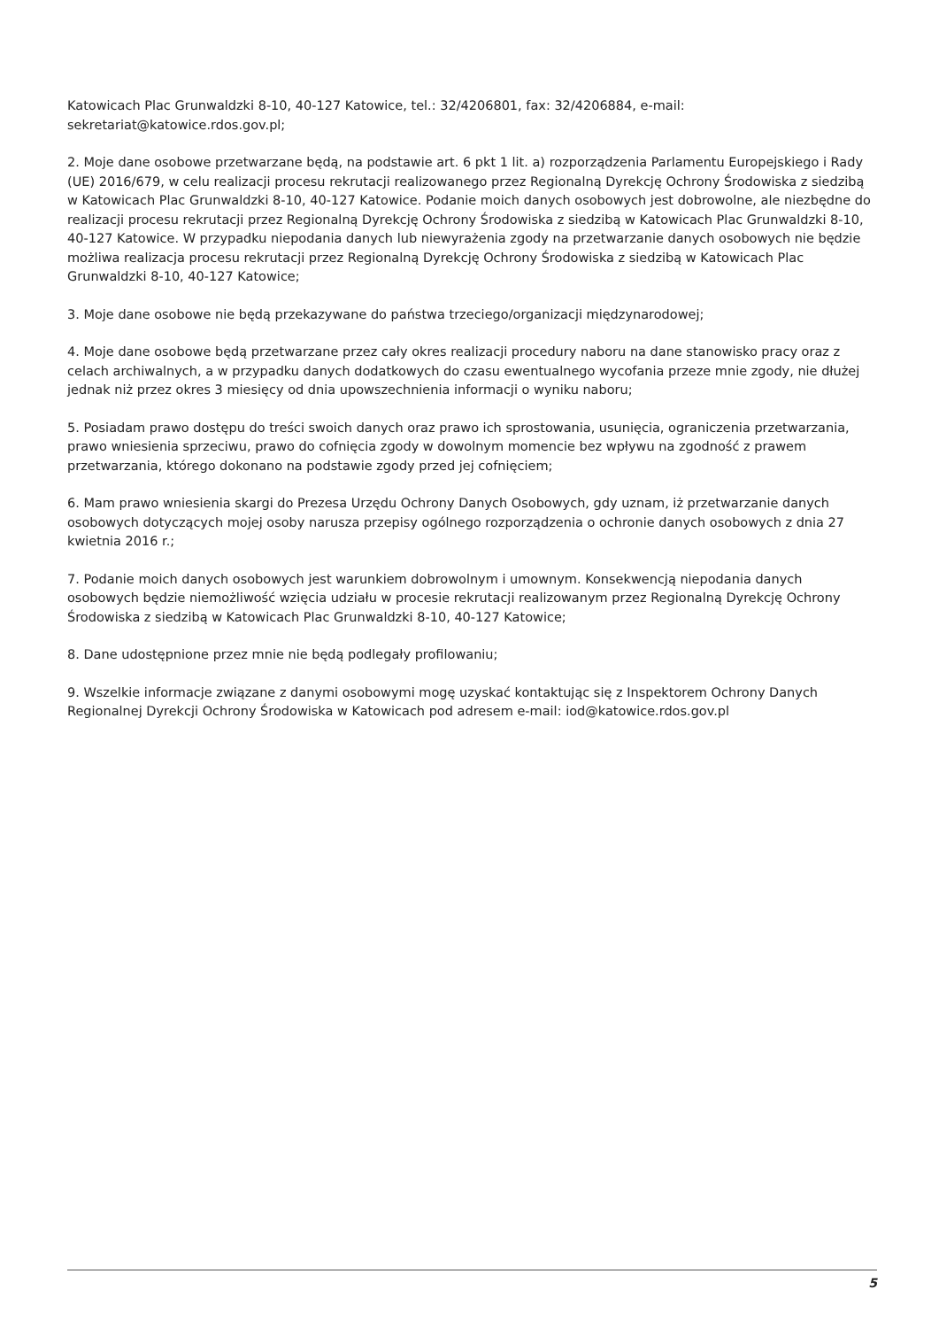Katowicach Plac Grunwaldzki 8-10, 40-127 Katowice, tel.: 32/4206801, fax: 32/4206884, e-mail: sekretariat@katowice.rdos.gov.pl;
2. Moje dane osobowe przetwarzane będą, na podstawie art. 6 pkt 1 lit. a) rozporządzenia Parlamentu Europejskiego i Rady (UE) 2016/679, w celu realizacji procesu rekrutacji realizowanego przez Regionalną Dyrekcję Ochrony Środowiska z siedzibą w Katowicach Plac Grunwaldzki 8-10, 40-127 Katowice. Podanie moich danych osobowych jest dobrowolne, ale niezbędne do realizacji procesu rekrutacji przez Regionalną Dyrekcję Ochrony Środowiska z siedzibą w Katowicach Plac Grunwaldzki 8-10, 40-127 Katowice. W przypadku niepodania danych lub niewyrażenia zgody na przetwarzanie danych osobowych nie będzie możliwa realizacja procesu rekrutacji przez Regionalną Dyrekcję Ochrony Środowiska z siedzibą w Katowicach Plac Grunwaldzki 8-10, 40-127 Katowice;
3. Moje dane osobowe nie będą przekazywane do państwa trzeciego/organizacji międzynarodowej;
4. Moje dane osobowe będą przetwarzane przez cały okres realizacji procedury naboru na dane stanowisko pracy oraz z celach archiwalnych, a w przypadku danych dodatkowych do czasu ewentualnego wycofania przeze mnie zgody, nie dłużej jednak niż przez okres 3 miesięcy od dnia upowszechnienia informacji o wyniku naboru;
5. Posiadam prawo dostępu do treści swoich danych oraz prawo ich sprostowania, usunięcia, ograniczenia przetwarzania, prawo wniesienia sprzeciwu, prawo do cofnięcia zgody w dowolnym momencie bez wpływu na zgodność z prawem przetwarzania, którego dokonano na podstawie zgody przed jej cofnięciem;
6. Mam prawo wniesienia skargi do Prezesa Urzędu Ochrony Danych Osobowych, gdy uznam, iż przetwarzanie danych osobowych dotyczących mojej osoby narusza przepisy ogólnego rozporządzenia o ochronie danych osobowych z dnia 27 kwietnia 2016 r.;
7. Podanie moich danych osobowych jest warunkiem dobrowolnym i umownym. Konsekwencją niepodania danych osobowych będzie niemożliwość wzięcia udziału w procesie rekrutacji realizowanym przez Regionalną Dyrekcję Ochrony Środowiska z siedzibą w Katowicach Plac Grunwaldzki 8-10, 40-127 Katowice;
8. Dane udostępnione przez mnie nie będą podlegały profilowaniu;
9. Wszelkie informacje związane z danymi osobowymi mogę uzyskać kontaktując się z Inspektorem Ochrony Danych Regionalnej Dyrekcji Ochrony Środowiska w Katowicach pod adresem e-mail: iod@katowice.rdos.gov.pl
5